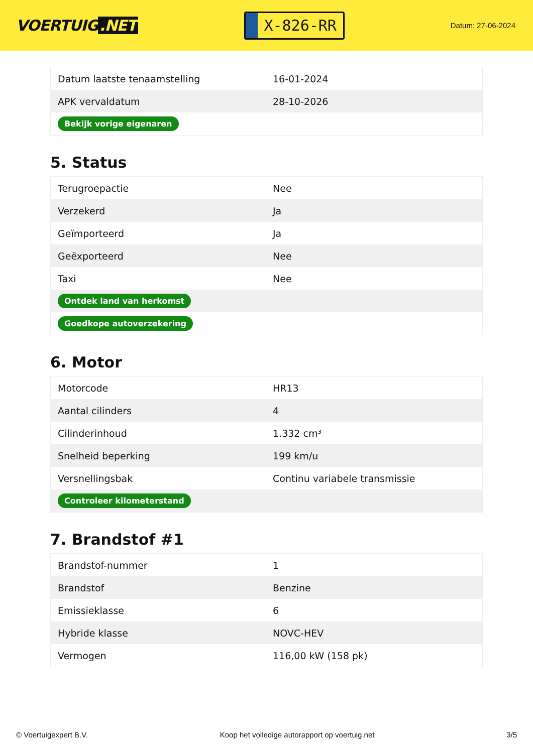VOERTUIG.NET
X-826-RR
Datum: 27-06-2024
| Datum laatste tenaamstelling | 16-01-2024 |
| APK vervaldatum | 28-10-2026 |
| Bekijk vorige eigenaren | |
5. Status
| Terugroepactie | Nee |
| Verzekerd | Ja |
| Geïmporteerd | Ja |
| Geëxporteerd | Nee |
| Taxi | Nee |
| Ontdek land van herkomst | |
| Goedkope autoverzekering | |
6. Motor
| Motorcode | HR13 |
| Aantal cilinders | 4 |
| Cilinderinhoud | 1.332 cm³ |
| Snelheid beperking | 199 km/u |
| Versnellingsbak | Continu variabele transmissie |
| Controleer kilometerstand | |
7. Brandstof #1
| Brandstof-nummer | 1 |
| Brandstof | Benzine |
| Emissieklasse | 6 |
| Hybride klasse | NOVC-HEV |
| Vermogen | 116,00 kW (158 pk) |
© Voertuigexpert B.V. Koop het volledige autorapport op voertuig.net 3/5